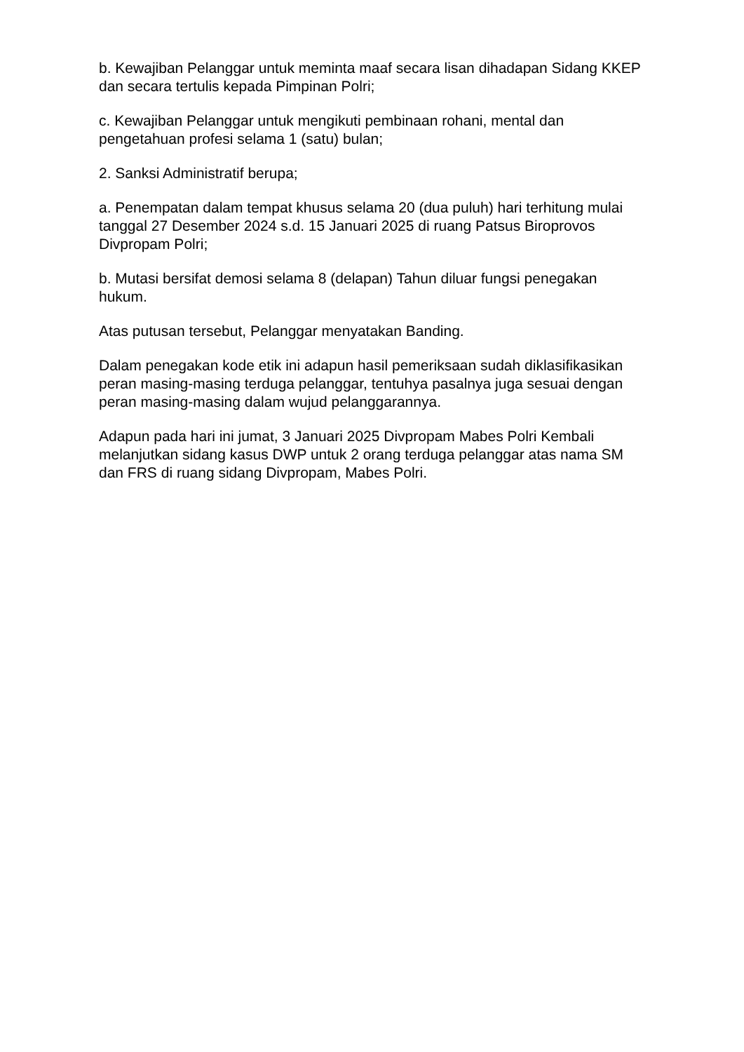b. Kewajiban Pelanggar untuk meminta maaf secara lisan dihadapan Sidang KKEP dan secara tertulis kepada Pimpinan Polri;
c. Kewajiban Pelanggar untuk mengikuti pembinaan rohani, mental dan pengetahuan profesi selama 1 (satu) bulan;
2. Sanksi Administratif berupa;
a. Penempatan dalam tempat khusus selama 20 (dua puluh) hari terhitung mulai tanggal 27 Desember 2024 s.d. 15 Januari 2025 di ruang Patsus Biroprovos Divpropam Polri;
b. Mutasi bersifat demosi selama 8 (delapan) Tahun diluar fungsi penegakan hukum.
Atas putusan tersebut, Pelanggar menyatakan Banding.
Dalam penegakan kode etik ini adapun hasil pemeriksaan sudah diklasifikasikan peran masing-masing terduga pelanggar, tentuhya pasalnya juga sesuai dengan peran masing-masing dalam wujud pelanggarannya.
Adapun pada hari ini jumat, 3 Januari 2025 Divpropam Mabes Polri Kembali melanjutkan sidang kasus DWP untuk 2 orang terduga pelanggar atas nama SM dan FRS di ruang sidang Divpropam, Mabes Polri.